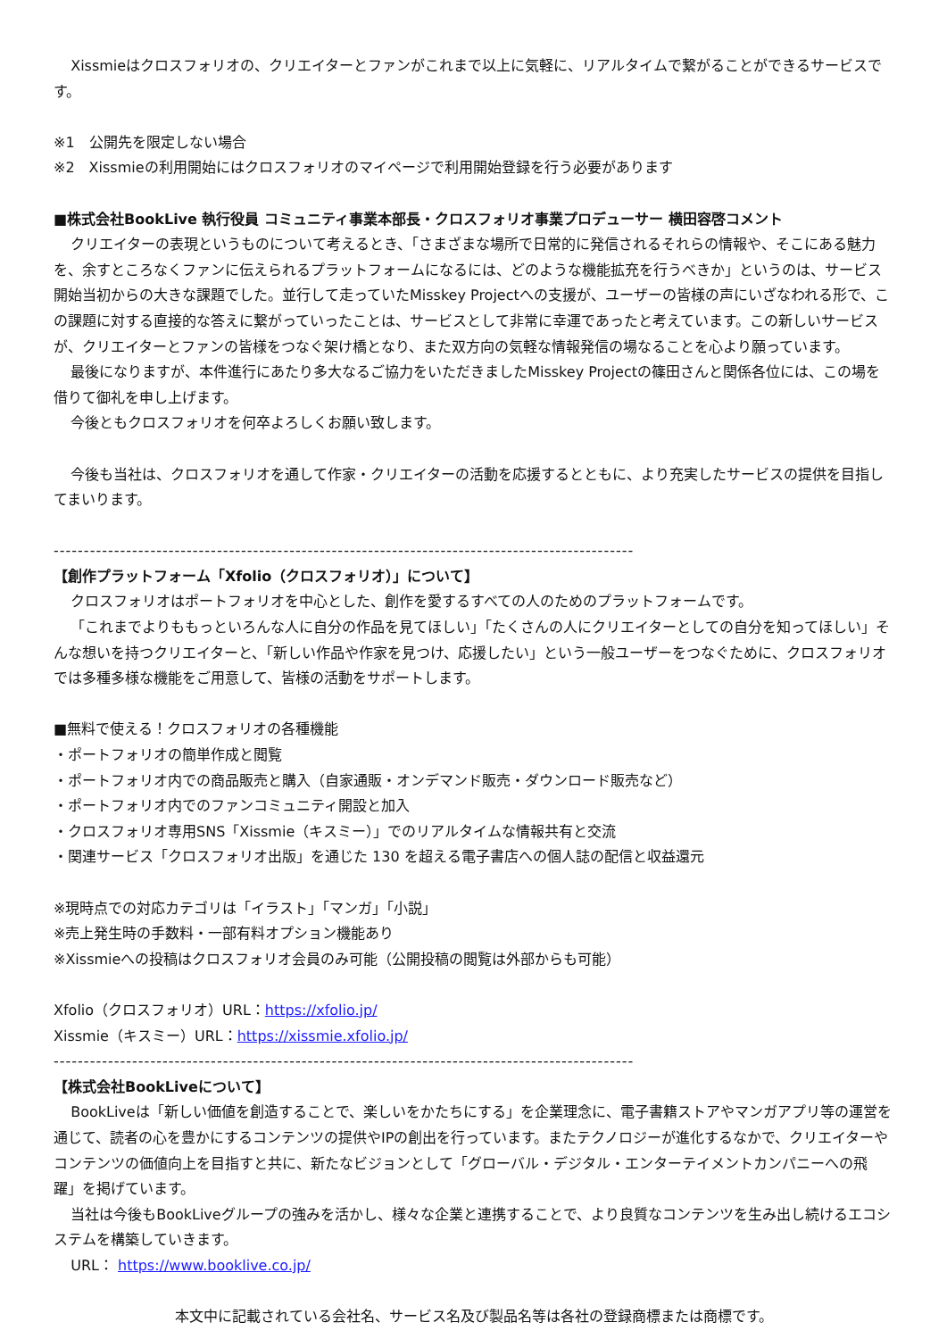Xissmieはクロスフォリオの、クリエイターとファンがこれまで以上に気軽に、リアルタイムで繋がることができるサービスです。
※1　公開先を限定しない場合
※2　Xissmieの利用開始にはクロスフォリオのマイページで利用開始登録を行う必要があります
■株式会社BookLive 執行役員 コミュニティ事業本部長・クロスフォリオ事業プロデューサー 横田容啓コメント
クリエイターの表現というものについて考えるとき、「さまざまな場所で日常的に発信されるそれらの情報や、そこにある魅力を、余すところなくファンに伝えられるプラットフォームになるには、どのような機能拡充を行うべきか」というのは、サービス開始当初からの大きな課題でした。並行して走っていたMisskey Projectへの支援が、ユーザーの皆様の声にいざなわれる形で、この課題に対する直接的な答えに繋がっていったことは、サービスとして非常に幸運であったと考えています。この新しいサービスが、クリエイターとファンの皆様をつなぐ架け橋となり、また双方向の気軽な情報発信の場なることを心より願っています。
最後になりますが、本件進行にあたり多大なるご協力をいただきましたMisskey Projectの篠田さんと関係各位には、この場を借りて御礼を申し上げます。
今後ともクロスフォリオを何卒よろしくお願い致します。
今後も当社は、クロスフォリオを通して作家・クリエイターの活動を応援するとともに、より充実したサービスの提供を目指してまいります。
------------------------------------------------------------------------------------------------
【創作プラットフォーム「Xfolio（クロスフォリオ）」について】
クロスフォリオはポートフォリオを中心とした、創作を愛するすべての人のためのプラットフォームです。
「これまでよりももっといろんな人に自分の作品を見てほしい」「たくさんの人にクリエイターとしての自分を知ってほしい」そんな想いを持つクリエイターと、「新しい作品や作家を見つけ、応援したい」という一般ユーザーをつなぐために、クロスフォリオでは多種多様な機能をご用意して、皆様の活動をサポートします。
■無料で使える！クロスフォリオの各種機能
・ポートフォリオの簡単作成と閲覧
・ポートフォリオ内での商品販売と購入（自家通販・オンデマンド販売・ダウンロード販売など）
・ポートフォリオ内でのファンコミュニティ開設と加入
・クロスフォリオ専用SNS「Xissmie（キスミー）」でのリアルタイムな情報共有と交流
・関連サービス「クロスフォリオ出版」を通じた 130 を超える電子書店への個人誌の配信と収益還元
※現時点での対応カテゴリは「イラスト」「マンガ」「小説」
※売上発生時の手数料・一部有料オプション機能あり
※Xissmieへの投稿はクロスフォリオ会員のみ可能（公開投稿の閲覧は外部からも可能）
Xfolio（クロスフォリオ）URL：https://xfolio.jp/
Xissmie（キスミー）URL：https://xissmie.xfolio.jp/
------------------------------------------------------------------------------------------------
【株式会社BookLiveについて】
BookLiveは「新しい価値を創造することで、楽しいをかたちにする」を企業理念に、電子書籍ストアやマンガアプリ等の運営を通じて、読者の心を豊かにするコンテンツの提供やIPの創出を行っています。またテクノロジーが進化するなかで、クリエイターやコンテンツの価値向上を目指すと共に、新たなビジョンとして「グローバル・デジタル・エンターテイメントカンパニーへの飛躍」を掲げています。
当社は今後もBookLiveグループの強みを活かし、様々な企業と連携することで、より良質なコンテンツを生み出し続けるエコシステムを構築していきます。
URL： https://www.booklive.co.jp/
本文中に記載されている会社名、サービス名及び製品名等は各社の登録商標または商標です。